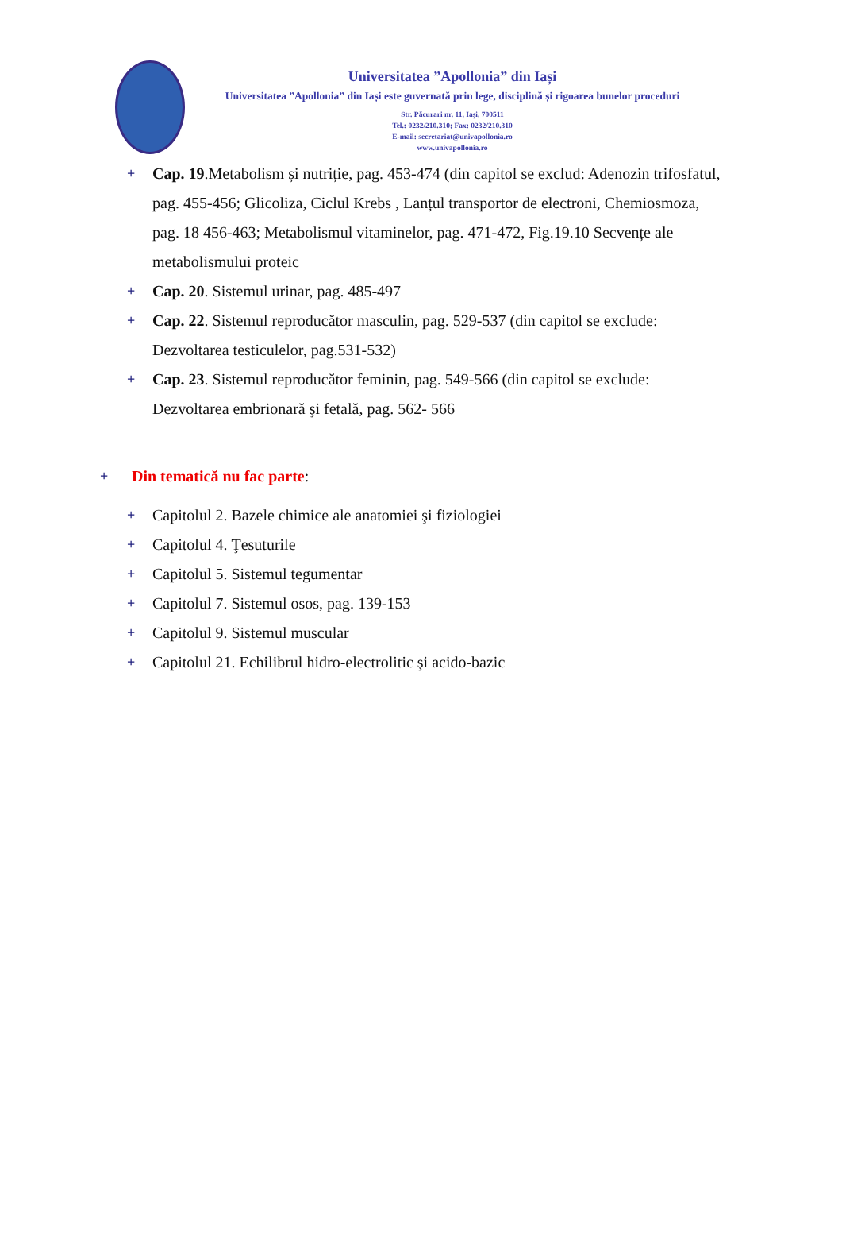Universitatea ”Apollonia” din Iași
Universitatea ”Apollonia” din Iași este guvernată prin lege, disciplină și rigoarea bunelor proceduri
Str. Păcurari nr. 11, Iași, 700511
Tel.: 0232/210.310; Fax: 0232/210.310
E-mail: secretariat@univapollonia.ro
www.univapollonia.ro
+ Cap. 19.Metabolism și nutriție, pag. 453-474 (din capitol se exclud: Adenozin trifosfatul, pag. 455-456; Glicoliza, Ciclul Krebs , Lanțul transportor de electroni, Chemiosmoza, pag. 18 456-463; Metabolismul vitaminelor, pag. 471-472, Fig.19.10 Secvențe ale metabolismului proteic
+ Cap. 20. Sistemul urinar, pag. 485-497
+ Cap. 22. Sistemul reproducător masculin, pag. 529-537 (din capitol se exclude: Dezvoltarea testiculelor, pag.531-532)
+ Cap. 23. Sistemul reproducător feminin, pag. 549-566 (din capitol se exclude: Dezvoltarea embrionară şi fetală, pag. 562- 566
+ Din tematică nu fac parte:
+ Capitolul 2. Bazele chimice ale anatomiei şi fiziologiei
+ Capitolul 4. Ţesuturile
+ Capitolul 5. Sistemul tegumentar
+ Capitolul 7. Sistemul osos, pag. 139-153
+ Capitolul 9. Sistemul muscular
+ Capitolul 21. Echilibrul hidro-electrolitic şi acido-bazic